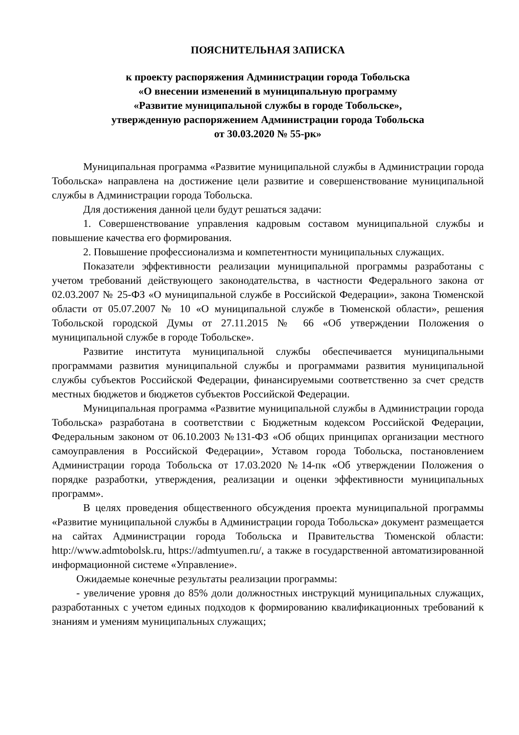ПОЯСНИТЕЛЬНАЯ ЗАПИСКА
к проекту распоряжения Администрации города Тобольска
«О внесении изменений в муниципальную программу
«Развитие муниципальной службы в городе Тобольске»,
утвержденную распоряжением Администрации города Тобольска
от 30.03.2020 № 55-рк»
Муниципальная программа «Развитие муниципальной службы в Администрации города Тобольска» направлена на достижение цели развитие и совершенствование муниципальной службы в Администрации города Тобольска.
Для достижения данной цели будут решаться задачи:
1. Совершенствование управления кадровым составом муниципальной службы и повышение качества его формирования.
2. Повышение профессионализма и компетентности муниципальных служащих.
Показатели эффективности реализации муниципальной программы разработаны с учетом требований действующего законодательства, в частности Федерального закона от 02.03.2007 № 25-ФЗ «О муниципальной службе в Российской Федерации», закона Тюменской области от 05.07.2007 № 10 «О муниципальной службе в Тюменской области», решения Тобольской городской Думы от 27.11.2015 № 66 «Об утверждении Положения о муниципальной службе в городе Тобольске».
Развитие института муниципальной службы обеспечивается муниципальными программами развития муниципальной службы и программами развития муниципальной службы субъектов Российской Федерации, финансируемыми соответственно за счет средств местных бюджетов и бюджетов субъектов Российской Федерации.
Муниципальная программа «Развитие муниципальной службы в Администрации города Тобольска» разработана в соответствии с Бюджетным кодексом Российской Федерации, Федеральным законом от 06.10.2003 №131-ФЗ «Об общих принципах организации местного самоуправления в Российской Федерации», Уставом города Тобольска, постановлением Администрации города Тобольска от 17.03.2020 №14-пк «Об утверждении Положения о порядке разработки, утверждения, реализации и оценки эффективности муниципальных программ».
В целях проведения общественного обсуждения проекта муниципальной программы «Развитие муниципальной службы в Администрации города Тобольска» документ размещается на сайтах Администрации города Тобольска и Правительства Тюменской области: http://www.admtobolsk.ru, https://admtyumen.ru/, а также в государственной автоматизированной информационной системе «Управление».
Ожидаемые конечные результаты реализации программы:
- увеличение уровня до 85% доли должностных инструкций муниципальных служащих, разработанных с учетом единых подходов к формированию квалификационных требований к знаниям и умениям муниципальных служащих;